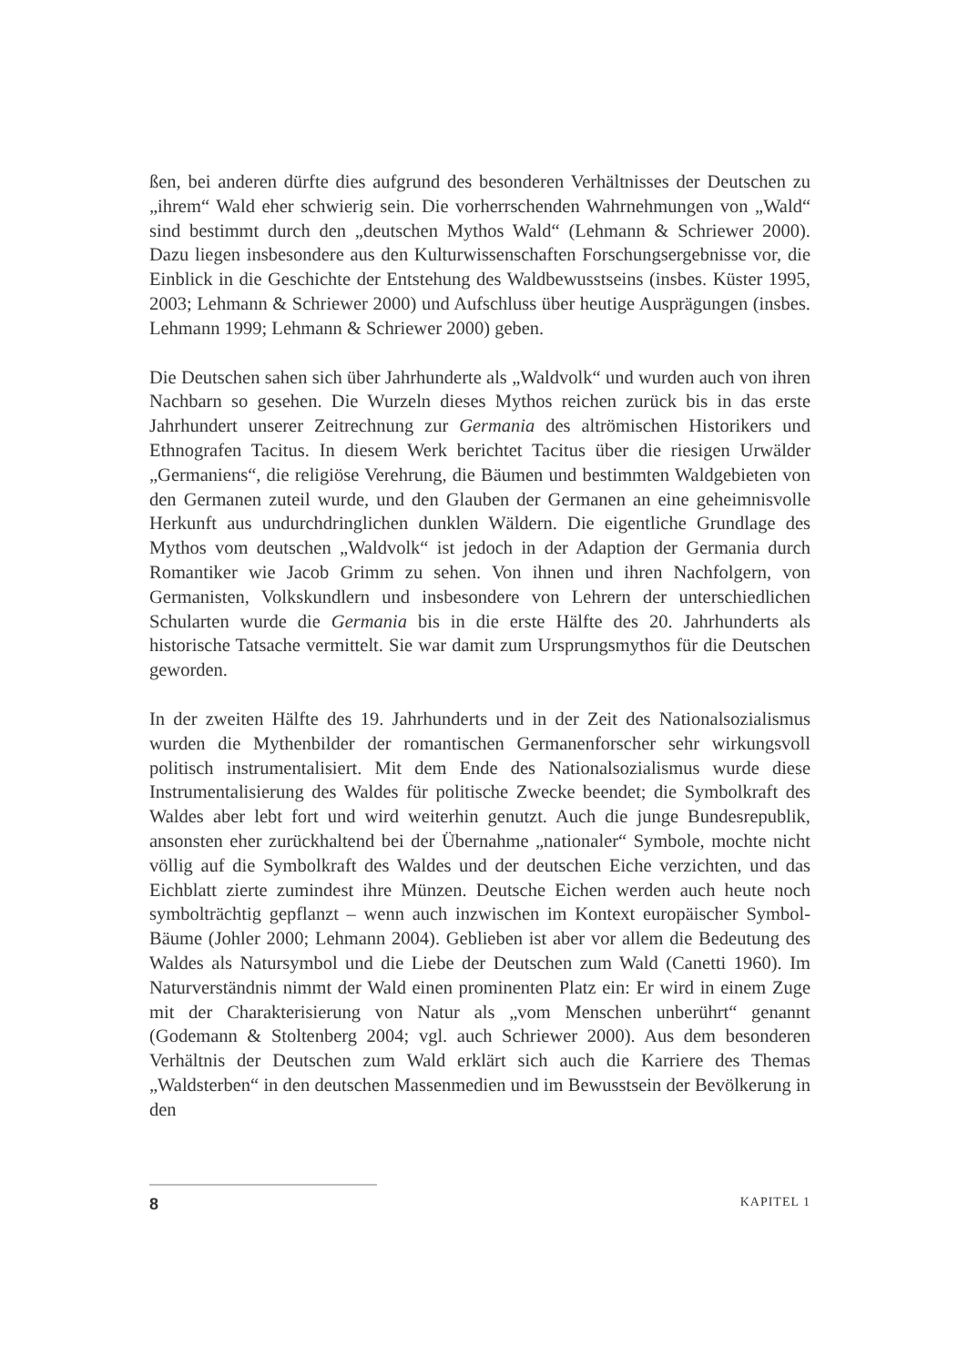ßen, bei anderen dürfte dies aufgrund des besonderen Verhältnisses der Deutschen zu „ihrem“ Wald eher schwierig sein. Die vorherrschenden Wahrnehmungen von „Wald“ sind bestimmt durch den „deutschen Mythos Wald“ (Lehmann & Schriewer 2000). Dazu liegen insbesondere aus den Kulturwissenschaften Forschungsergebnisse vor, die Einblick in die Geschichte der Entstehung des Waldbewusstseins (insbes. Küster 1995, 2003; Lehmann & Schriewer 2000) und Aufschluss über heutige Ausprägungen (insbes. Lehmann 1999; Lehmann & Schriewer 2000) geben.
Die Deutschen sahen sich über Jahrhunderte als „Waldvolk“ und wurden auch von ihren Nachbarn so gesehen. Die Wurzeln dieses Mythos reichen zurück bis in das erste Jahrhundert unserer Zeitrechnung zur Germania des altrömischen Historikers und Ethnografen Tacitus. In diesem Werk berichtet Tacitus über die riesigen Urwälder „Germaniens“, die religiöse Verehrung, die Bäumen und bestimmten Waldgebieten von den Germanen zuteil wurde, und den Glauben der Germanen an eine geheimnisvolle Herkunft aus undurchdringlichen dunklen Wäldern. Die eigentliche Grundlage des Mythos vom deutschen „Waldvolk“ ist jedoch in der Adaption der Germania durch Romantiker wie Jacob Grimm zu sehen. Von ihnen und ihren Nachfolgern, von Germanisten, Volkskundlern und insbesondere von Lehrern der unterschiedlichen Schularten wurde die Germania bis in die erste Hälfte des 20. Jahrhunderts als historische Tatsache vermittelt. Sie war damit zum Ursprungsmythos für die Deutschen geworden.
In der zweiten Hälfte des 19. Jahrhunderts und in der Zeit des Nationalsozialismus wurden die Mythenbilder der romantischen Germanenforscher sehr wirkungsvoll politisch instrumentalisiert. Mit dem Ende des Nationalsozialismus wurde diese Instrumentalisierung des Waldes für politische Zwecke beendet; die Symbolkraft des Waldes aber lebt fort und wird weiterhin genutzt. Auch die junge Bundesrepublik, ansonsten eher zurückhaltend bei der Übernahme „nationaler“ Symbole, mochte nicht völlig auf die Symbolkraft des Waldes und der deutschen Eiche verzichten, und das Eichblatt zierte zumindest ihre Münzen. Deutsche Eichen werden auch heute noch symbolträchtig gepflanzt – wenn auch inzwischen im Kontext europäischer Symbol-Bäume (Johler 2000; Lehmann 2004). Geblieben ist aber vor allem die Bedeutung des Waldes als Natursymbol und die Liebe der Deutschen zum Wald (Canetti 1960). Im Naturverständnis nimmt der Wald einen prominenten Platz ein: Er wird in einem Zuge mit der Charakterisierung von Natur als „vom Menschen unberührt“ genannt (Godemann & Stoltenberg 2004; vgl. auch Schriewer 2000). Aus dem besonderen Verhältnis der Deutschen zum Wald erklärt sich auch die Karriere des Themas „Waldsterben“ in den deutschen Massenmedien und im Bewusstsein der Bevölkerung in den
8 KAPITEL 1